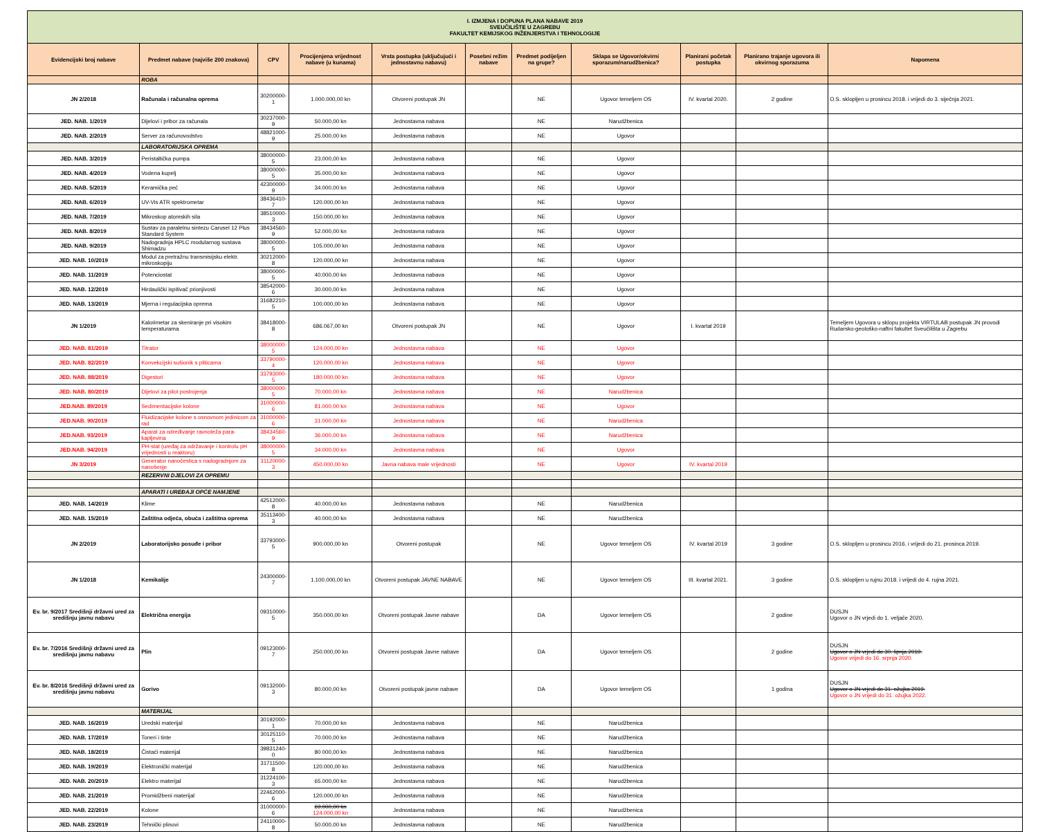| I. IZMJENA I DOPUNA PLANA NABAVE 2019 SVEUČILIŠTE U ZAGREBU FAKULTET KEMIJSKOG INŽENJERSTVA I TEHNOLOGIJE | | | | | | | | | | |
| Evidencijski broj nabave | Predmet nabave (najviše 200 znakova) | CPV | Procijenjena vrijednost nabave (u kunama) | Vrsta postupka (uključujući i jednostavnu nabavu) | Posebni režim nabave | Predmet podijeljen na grupe? | Sklapa se Ugovor/okvirni sporazum/narudžbenica? | Planirani početak postupka | Planirano trajanje ugovora ili okvirnog sporazuma | Napomena |
| | ROBA | | | | | | | | | |
| JN 2/2018 | Računala i računalna oprema | 30200000-1 | 1.000.000,00 kn | Otvoreni postupak JN | | NE | Ugovor temeljem OS | IV. kvartal 2020. | 2 godine | O.S. sklopljen u prosincu 2018. i vrijedi do 3. siječnja 2021. |
| JED. NAB. 1/2019 | Dijelovi i pribor za računala | 30237000-9 | 50.000,00 kn | Jednostavna nabava | | NE | Narudžbenica | | | |
| JED. NAB. 2/2019 | Server za računovodstvo | 48821000-9 | 25.000,00 kn | Jednostavna nabava | | NE | Ugovor | | | |
| | LABORATORIJSKA OPREMA | | | | | | | | | |
| JED. NAB. 3/2019 | Peristaltička pumpa | 38000000-5 | 23.000,00 kn | Jednostavna nabava | | NE | Ugovor | | | |
| JED. NAB. 4/2019 | Vodena kupelj | 38000000-5 | 35.000,00 kn | Jednostavna nabava | | NE | Ugovor | | | |
| JED. NAB. 5/2019 | Keramička peć | 42300000-9 | 34.000,00 kn | Jednostavna nabava | | NE | Ugovor | | | |
| JED. NAB. 6/2019 | UV-Vis ATR spektrometar | 38436410-7 | 120.000,00 kn | Jednostavna nabava | | NE | Ugovor | | | |
| JED. NAB. 7/2019 | Mikroskop atomskih sila | 38510000-3 | 150.000,00 kn | Jednostavna nabava | | NE | Ugovor | | | |
| JED. NAB. 8/2019 | Sustav za paralelnu sintezu Carusel 12 Plus Standard System | 38434560-9 | 52.000,00 kn | Jednostavna nabava | | NE | Ugovor | | | |
| JED. NAB. 9/2019 | Nadogradnja HPLC modularnog sustava Shimadzu | 38000000-5 | 105.000,00 kn | Jednostavna nabava | | NE | Ugovor | | | |
| JED. NAB. 10/2019 | Modul za pretražnu transmisijsku elektr. mikroskopiju | 30212000-8 | 120.000,00 kn | Jednostavna nabava | | NE | Ugovor | | | |
| JED. NAB. 11/2019 | Potenciostat | 38000000-5 | 40.000,00 kn | Jednostavna nabava | | NE | Ugovor | | | |
| JED. NAB. 12/2019 | Hirdaulički ispitivač prionjivosti | 38542000-6 | 30.000,00 kn | Jednostavna nabava | | NE | Ugovor | | | |
| JED. NAB. 13/2019 | Mjerna i regulacijska oprema | 31682210-5 | 100.000,00 kn | Jednostavna nabava | | NE | Ugovor | | | |
| JN 1/2019 | Kalorimetar za skeniranje pri visokim temperaturama | 38418000-8 | 686.067,00 kn | Otvoreni postupak JN | | NE | Ugovor | I. kvartal 2019 | | Temeljem Ugovora u sklopu projekta VIRTULAB postupak JN provodi Rudarsko-geološko-naftni fakultet Sveučilišta u Zagrebu |
| JED. NAB. 81/2019 | Titrator | 38000000-5 | 124.000,00 kn | Jednostavna nabava | | NE | Ugovor | | | |
| JED. NAB. 82/2019 | Konvekcijski sušionik s pliticama | 33790000-4 | 120.000,00 kn | Jednostavna nabava | | NE | Ugovor | | | |
| JED. NAB. 88/2019 | Digestori | 33793000-5 | 180.000,00 kn | Jednostavna nabava | | NE | Ugovor | | | |
| JED. NAB. 80/2019 | Dijelovi za pilot postrojenja | 38000000-5 | 70.000,00 kn | Jednostavna nabava | | NE | Narudžbenica | | | |
| JED.NAB. 89/2019 | Sedimentacijske kolone | 31000000-6 | 81.000,00 kn | Jednostavna nabava | | NE | Ugovor | | | |
| JED.NAB. 90/2019 | Fluidizacijske kolone s osnovnom jedinicom za rad | 31000000-6 | 31.000,00 kn | Jednostavna nabava | | NE | Narudžbenica | | | |
| JED.NAB. 93/2019 | Aparat za određivanje ravnoteža para-kapljevina | 38434560-9 | 36.000,00 kn | Jednostavna nabava | | NE | Narudžbenica | | | |
| JED.NAB. 94/2019 | PH-stat (uređaj za održavanje i kontrolu pH vrijednosti u reaktoru) | 38000000-5 | 34.000,00 kn | Jednostavna nabava | | NE | Ugovor | | | |
| JN 3/2019 | Generator nanočestica s nadogradnjom za nanošenje | 31120000-3 | 450.000,00 kn | Javna nabava male vrijednosti | | NE | Ugovor | IV. kvartal 2019 | | |
| | REZERVNI DJELOVI ZA OPREMU | | | | | | | | | |
| | APARATI I UREĐAJI OPĆE NAMJENE | | | | | | | | | |
| JED. NAB. 14/2019 | Klime | 42512000-8 | 40.000,00 kn | Jednostavna nabava | | NE | Narudžbenica | | | |
| JED. NAB. 15/2019 | Zaštitna odjeća, obuća i zaštitna oprema | 35113400-3 | 40.000,00 kn | Jednostavna nabava | | NE | Narudžbenica | | | |
| JN 2/2019 | Laboratorijsko posuđe i pribor | 33793000-5 | 900.000,00 kn | Otvoreni postupak | | NE | Ugovor temeljem OS | IV. kvartal 2019 | 3 godine | O.S. sklopljen u prosincu 2016. i vrijedi do 21. prosinca 2019. |
| JN 1/2018 | Kemikalije | 24300000-7 | 1.100.000,00 kn | Otvoreni postupak JAVNE NABAVE | | NE | Ugovor temeljem OS | III. kvartal 2021. | 3 godine | O.S. sklopljen u rujnu 2018. i vrijedi do 4. rujna 2021. |
| Ev. br. 9/2017 Središnji državni ured za središnju javnu nabavu | Električna energija | 09310000-5 | 350.000,00 kn | Otvoreni postupak Javne nabave | | DA | Ugovor temeljem OS | | 2 godine | DUSJN Ugovor o JN vrjedi do 1. veljače 2020. |
| Ev. br. 7/2016 Središnji državni ured za središnju javnu nabavu | Plin | 09123000-7 | 250.000,00 kn | Otvoreni postupak Javne nabave | | DA | Ugovor temeljem OS | | 2 godine | DUSJN Ugovor o JN vrjedi do 30. lipnja 2019. Ugovor vrijedi do 16. srpnja 2020. |
| Ev. br. 8/2016 Središnji državni ured za središnju javnu nabavu | Gorivo | 09132000-3 | 80.000,00 kn | Otvoreni postupak javne nabave | | DA | Ugovor temeljem OS | | 1 godina | DUSJN Ugovor o JN vrjedi do 31. ožujka 2019. Ugovor o JN vrijedi do 31. ožujka 2022. |
| | MATERIJAL | | | | | | | | | |
| JED. NAB. 16/2019 | Uredski materijal | 30192000-1 | 70.000,00 kn | Jednostavna nabava | | NE | Narudžbenica | | | |
| JED. NAB. 17/2019 | Toneri i tinte | 30125110-5 | 70.000,00 kn | Jednostavna nabava | | NE | Narudžbenica | | | |
| JED. NAB. 18/2019 | Čistaći materijal | 39831240-0 | 80 000,00 kn | Jednostavna nabava | | NE | Narudžbenica | | | |
| JED. NAB. 19/2019 | Elektronički materijal | 31711500-8 | 120.000,00 kn | Jednostavna nabava | | NE | Narudžbenica | | | |
| JED. NAB. 20/2019 | Elektro materijal | 31224100-3 | 65.000,00 kn | Jednostavna nabava | | NE | Narudžbenica | | | |
| JED. NAB. 21/2019 | Promidžbeni materijal | 22462000-6 | 120.000,00 kn | Jednostavna nabava | | NE | Narudžbenica | | | |
| JED. NAB. 22/2019 | Kolone | 31000000-6 | 69.000,00 kn 124.000,00 kn | Jednostavna nabava | | NE | Narudžbenica | | | |
| JED. NAB. 23/2019 | Tehnički plinovi | 24110000-8 | 50.000,00 kn | Jednostavna nabava | | NE | Narudžbenica | | | |